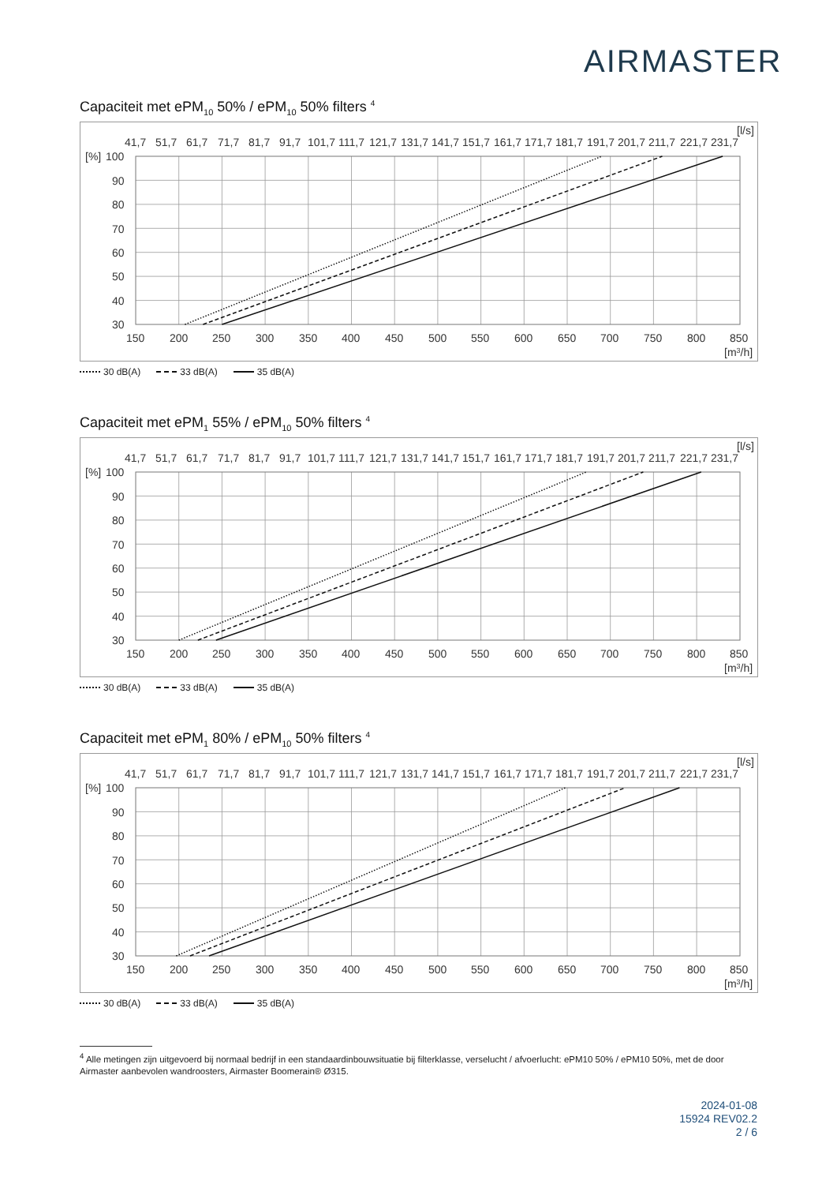AIRMASTER
Capaciteit met ePM<sub>10</sub> 50% / ePM<sub>10</sub> 50% filters <sup>4</sup>
[l/s]
41,7
51,7
61,7
71,7
81,7
91,7
101,7
111,7
121,7
131,7
141,7
151,7
161,7
171,7
181,7
191,7
201,7
211,7
221,7
231,7
[%]
100
90
80
70
60
50
40
30
150
200
250
300
350
400
450
500
550
600
650
700
750
800
850
[m3/h]
30 dB(A) 33 dB(A) 35 dB(A)
Capaciteit met ePM<sub>1</sub> 55% / ePM<sub>10</sub> 50% filters <sup>4</sup>
[l/s]
41,7
51,7
61,7
71,7
81,7
91,7
101,7
111,7
121,7
131,7
141,7
151,7
161,7
171,7
181,7
191,7
201,7
211,7
221,7
231,7
[%]
100
90
80
70
60
50
40
30
150
200
250
300
350
400
450
500
550
600
650
700
750
800
850
[m3/h]
30 dB(A) 33 dB(A) 35 dB(A)
Capaciteit met ePM<sub>1</sub> 80% / ePM<sub>10</sub> 50% filters <sup>4</sup>
[l/s]
41,7
51,7
61,7
71,7
81,7
91,7
101,7
111,7
121,7
131,7
141,7
151,7
161,7
171,7
181,7
191,7
201,7
211,7
221,7
231,7
[%]
100
90
80
70
60
50
40
30
150
200
250
300
350
400
450
500
550
600
650
700
750
800
850
[m3/h]
30 dB(A) 33 dB(A) 35 dB(A)
<sup>4</sup> Alle metingen zijn uitgevoerd bij normaal bedrijf in een standaardinbouwsituatie bij filterklasse, verselucht / afvoerlucht: ePM10 50% / ePM10 50%, met de door Airmaster aanbevolen wandroosters, Airmaster Boomerain® Ø315.
2024-01-08
15924 REV02.2
2 / 6